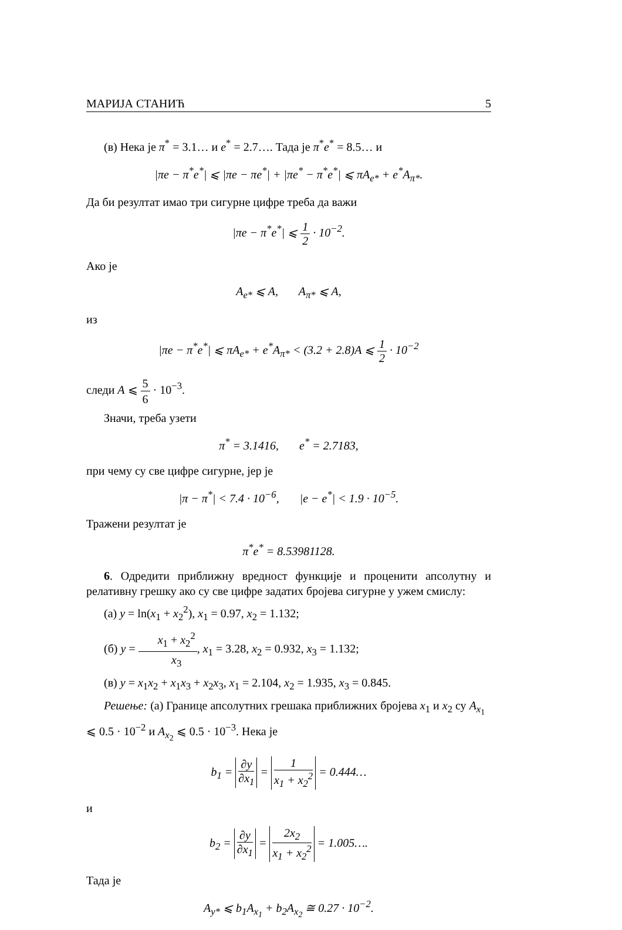МАРИЈА СТАНИЋ 5
(в) Нека је π<sup>*</sup> = 3.1… и e<sup>*</sup> = 2.7…. Тада је π<sup>*</sup>e<sup>*</sup> = 8.5… и
|πe − π<sup>*</sup>e<sup>*</sup>| ⩽ |πe − πe<sup>*</sup>| + |πe<sup>*</sup> − π<sup>*</sup>e<sup>*</sup>| ⩽ πA<sub>e*</sub> + e<sup>*</sup>A<sub>π*</sub>.
Да би резултат имао три сигурне цифре треба да важи
|πe − π<sup>*</sup>e<sup>*</sup>| ⩽ 1 2 · 10<sup>−2</sup>.
Ако је
A<sub>e*</sub> ⩽ A, A<sub>π*</sub> ⩽ A,
из
|πe − π<sup>*</sup>e<sup>*</sup>| ⩽ πA<sub>e*</sub> + e<sup>*</sup>A<sub>π*</sub> < (3.2 + 2.8)A ⩽ 1 2 · 10<sup>−2</sup>
следи A ⩽ 5 6 · 10<sup>−3</sup>.
Значи, треба узети
π<sup>*</sup> = 3.1416, e<sup>*</sup> = 2.7183,
при чему су све цифре сигурне, јер је
|π − π<sup>*</sup>| < 7.4 · 10<sup>−6</sup>, |e − e<sup>*</sup>| < 1.9 · 10<sup>−5</sup>.
Тражени резултат је
π<sup>*</sup>e<sup>*</sup> = 8.53981128.
6. Одредити приближну вредност функције и проценити апсолутну и релативну грешку ако су све цифре задатих бројева сигурне у ужем смислу:
(а) y = ln(x<sub>1</sub> + x<sub>2</sub><sup>2</sup>), x<sub>1</sub> = 0.97, x<sub>2</sub> = 1.132;
(б) y = x<sub>1</sub> + x<sub>2</sub><sup>2</sup> x<sub>3</sub>, x<sub>1</sub> = 3.28, x<sub>2</sub> = 0.932, x<sub>3</sub> = 1.132;
(в) y = x<sub>1</sub>x<sub>2</sub> + x<sub>1</sub>x<sub>3</sub> + x<sub>2</sub>x<sub>3</sub>, x<sub>1</sub> = 2.104, x<sub>2</sub> = 1.935, x<sub>3</sub> = 0.845.
Решење: (а) Границе апсолутних грешака приближних бројева x<sub>1</sub> и x<sub>2</sub> су A<sub>x<sub>1</sub></sub> ⩽ 0.5 · 10<sup>−2</sup> и A<sub>x<sub>2</sub></sub> ⩽ 0.5 · 10<sup>−3</sup>. Нека је
b<sub>1</sub> = ∂y ∂x<sub>1</sub> = 1 x<sub>1</sub> + x<sub>2</sub><sup>2</sup> = 0.444…
и
b<sub>2</sub> = ∂y ∂x<sub>1</sub> = 2x<sub>2</sub> x<sub>1</sub> + x<sub>2</sub><sup>2</sup> = 1.005….
Тада је
A<sub>y*</sub> ⩽ b<sub>1</sub>A<sub>x<sub>1</sub></sub> + b<sub>2</sub>A<sub>x<sub>2</sub></sub> ≅ 0.27 · 10<sup>−2</sup>.